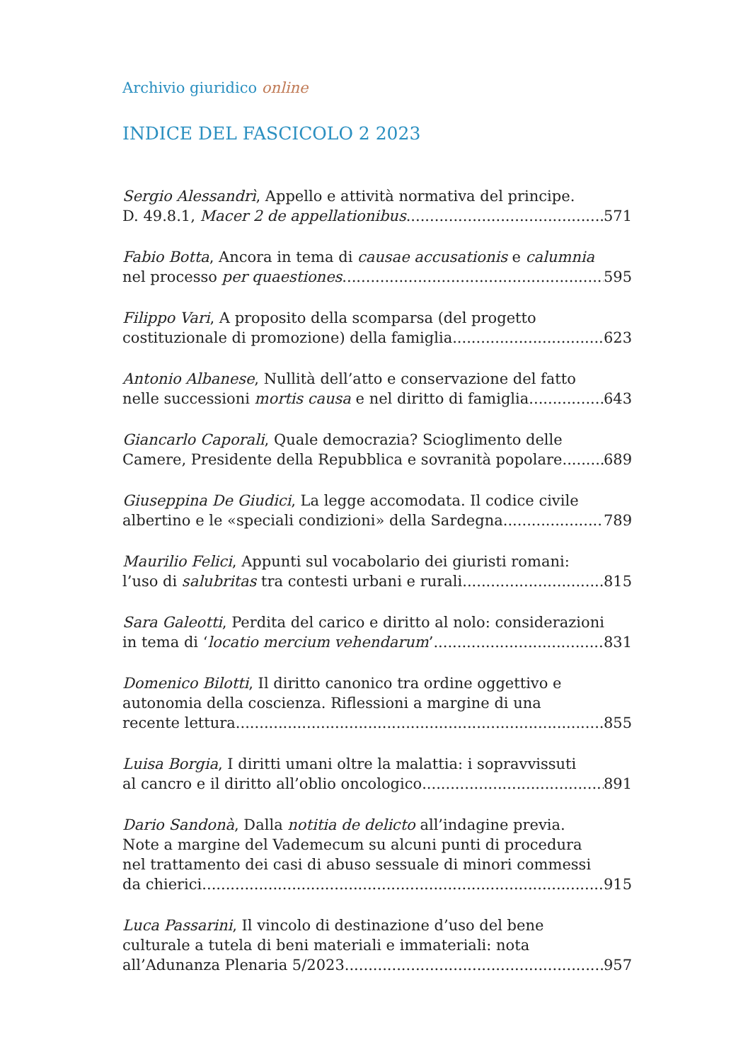Archivio giuridico online
INDICE DEL FASCICOLO 2 2023
Sergio Alessandrì, Appello e attività normativa del principe.
D. 49.8.1, Macer 2 de appellationibus 571
Fabio Botta, Ancora in tema di causae accusationis e calumnia
nel processo per quaestiones 595
Filippo Vari, A proposito della scomparsa (del progetto
costituzionale di promozione) della famiglia 623
Antonio Albanese, Nullità dell’atto e conservazione del fatto
nelle successioni mortis causa e nel diritto di famiglia 643
Giancarlo Caporali, Quale democrazia? Scioglimento delle
Camere, Presidente della Repubblica e sovranità popolare 689
Giuseppina De Giudici, La legge accomodata. Il codice civile
albertino e le «speciali condizioni» della Sardegna 789
Maurilio Felici, Appunti sul vocabolario dei giuristi romani:
l’uso di salubritas tra contesti urbani e rurali 815
Sara Galeotti, Perdita del carico e diritto al nolo: considerazioni
in tema di ‘locatio mercium vehendarum’ 831
Domenico Bilotti, Il diritto canonico tra ordine oggettivo e
autonomia della coscienza. Riflessioni a margine di una
recente lettura 855
Luisa Borgia, I diritti umani oltre la malattia: i sopravvissuti
al cancro e il diritto all’oblio oncologico 891
Dario Sandonà, Dalla notitia de delicto all’indagine previa.
Note a margine del Vademecum su alcuni punti di procedura
nel trattamento dei casi di abuso sessuale di minori commessi
da chierici 915
Luca Passarini, Il vincolo di destinazione d’uso del bene
culturale a tutela di beni materiali e immateriali: nota
all’Adunanza Plenaria 5/2023 957